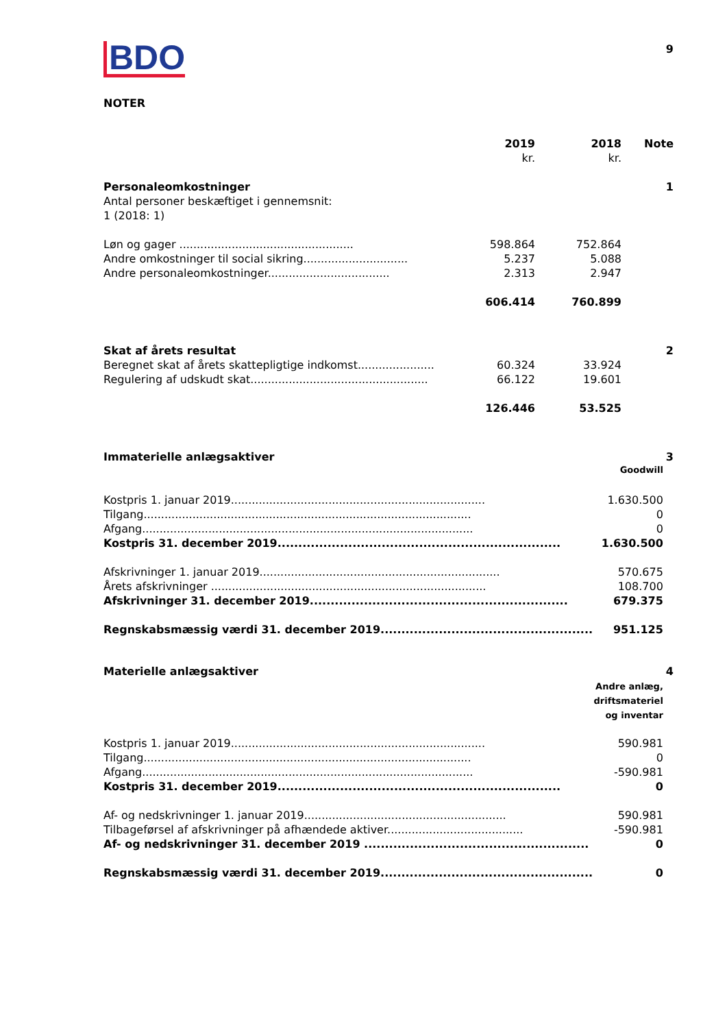9
BDO
NOTER
| | 2019 | 2018 | Note |
| | kr. | kr. | |
| Personaleomkostninger | | | 1 |
| Antal personer beskæftiget i gennemsnit: | | | |
| 1 (2018: 1) | | | |
| Løn og gager .................................................. | 598.864 | 752.864 | |
| Andre omkostninger til social sikring.............................. | 5.237 | 5.088 | |
| Andre personaleomkostninger................................... | 2.313 | 2.947 | |
| | 606.414 | 760.899 | |
| Skat af årets resultat | | | 2 |
| Beregnet skat af årets skattepligtige indkomst...................... | 60.324 | 33.924 | |
| Regulering af udskudt skat................................................... | 66.122 | 19.601 | |
| | 126.446 | 53.525 | |
| Immaterielle anlægsaktiver | | 3 |
| | Goodwill | |
| Kostpris 1. januar 2019......................................................................... | 1.630.500 | |
| Tilgang.............................................................................................. | 0 | |
| Afgang............................................................................................... | 0 | |
| Kostpris 31. december 2019.................................................................... | 1.630.500 | |
| Afskrivninger 1. januar 2019..................................................................... | 570.675 | |
| Årets afskrivninger ............................................................................... | 108.700 | |
| Afskrivninger 31. december 2019.............................................................. | 679.375 | |
| Regnskabsmæssig værdi 31. december 2019................................................... | 951.125 | |
| Materielle anlægsaktiver | | 4 |
| | Andre anlæg, driftsmateriel og inventar | |
| Kostpris 1. januar 2019......................................................................... | 590.981 | |
| Tilgang.............................................................................................. | 0 | |
| Afgang............................................................................................... | -590.981 | |
| Kostpris 31. december 2019.................................................................... | 0 | |
| Af- og nedskrivninger 1. januar 2019.......................................................... | 590.981 | |
| Tilbageførsel af afskrivninger på afhændede aktiver....................................... | -590.981 | |
| Af- og nedskrivninger 31. december 2019 ...................................................... | 0 | |
| Regnskabsmæssig værdi 31. december 2019................................................... | 0 | |